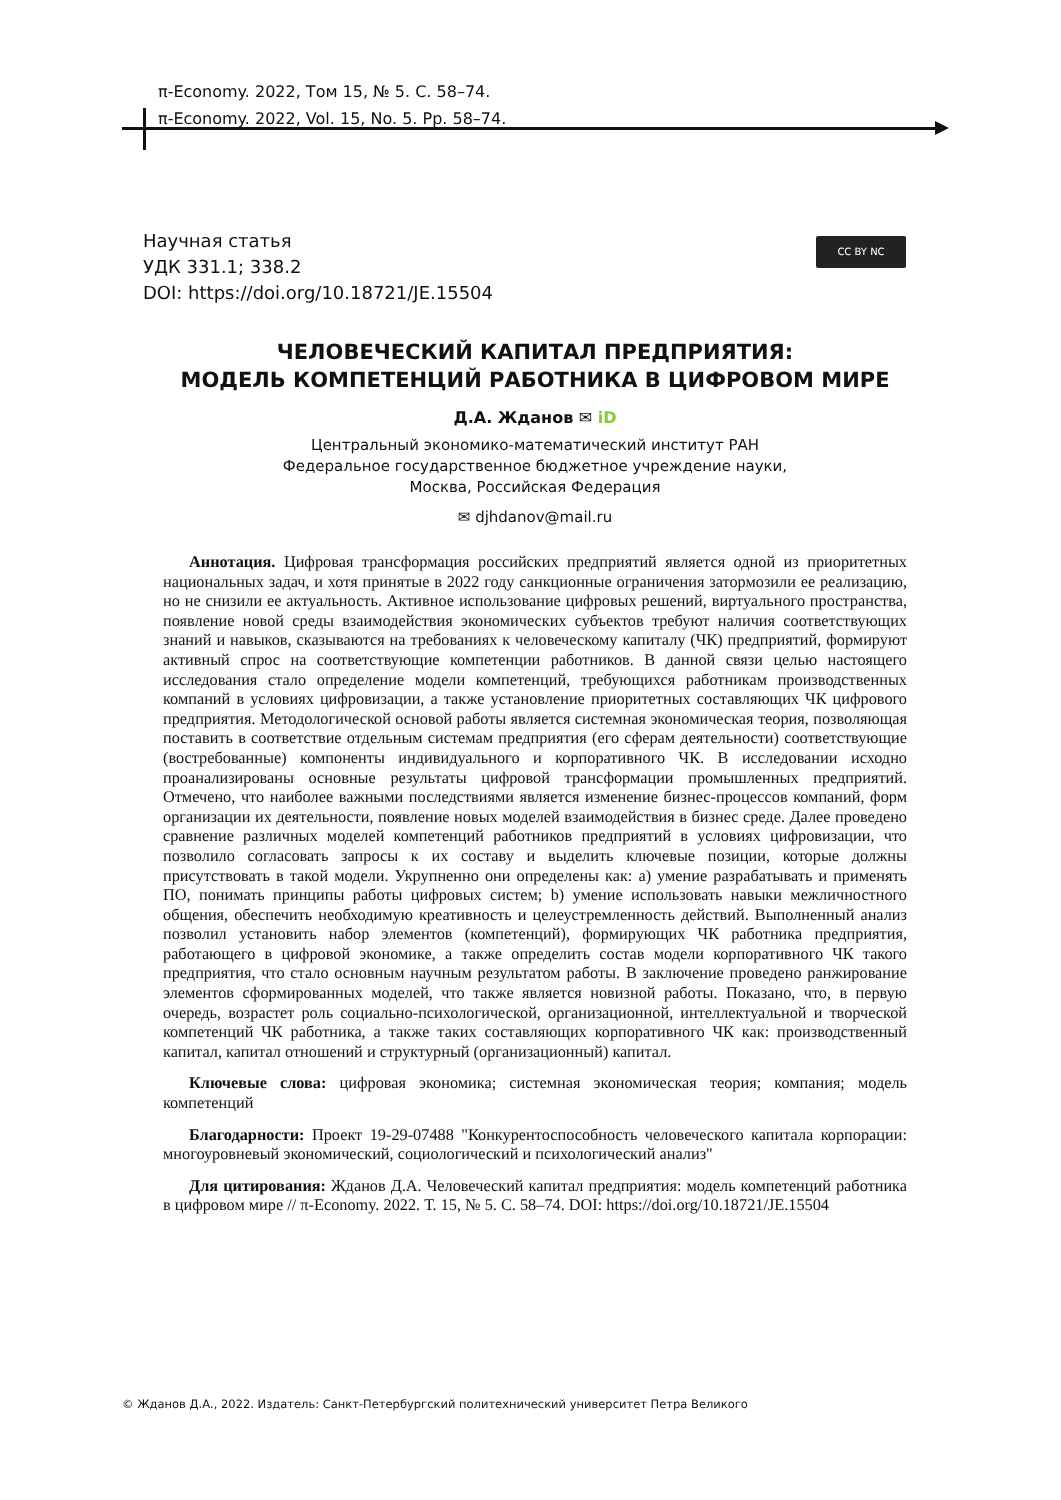π-Economy. 2022, Том 15, № 5. С. 58–74.
π-Economy. 2022, Vol. 15, No. 5. Pp. 58–74.
Научная статья
УДК 331.1; 338.2
DOI: https://doi.org/10.18721/JE.15504
CC BY NC
ЧЕЛОВЕЧЕСКИЙ КАПИТАЛ ПРЕДПРИЯТИЯ:
МОДЕЛЬ КОМПЕТЕНЦИЙ РАБОТНИКА В ЦИФРОВОМ МИРЕ
Д.А. Жданов ✉ iD
Центральный экономико-математический институт РАН
Федеральное государственное бюджетное учреждение науки,
Москва, Российская Федерация
✉ djhdanov@mail.ru
Аннотация. Цифровая трансформация российских предприятий является одной из приоритетных национальных задач, и хотя принятые в 2022 году санкционные ограничения затормозили ее реализацию, но не снизили ее актуальность. Активное использование цифровых решений, виртуального пространства, появление новой среды взаимодействия экономических субъектов требуют наличия соответствующих знаний и навыков, сказываются на требованиях к человеческому капиталу (ЧК) предприятий, формируют активный спрос на соответствующие компетенции работников. В данной связи целью настоящего исследования стало определение модели компетенций, требующихся работникам производственных компаний в условиях цифровизации, а также установление приоритетных составляющих ЧК цифрового предприятия. Методологической основой работы является системная экономическая теория, позволяющая поставить в соответствие отдельным системам предприятия (его сферам деятельности) соответствующие (востребованные) компоненты индивидуального и корпоративного ЧК. В исследовании исходно проанализированы основные результаты цифровой трансформации промышленных предприятий. Отмечено, что наиболее важными последствиями является изменение бизнес-процессов компаний, форм организации их деятельности, появление новых моделей взаимодействия в бизнес среде. Далее проведено сравнение различных моделей компетенций работников предприятий в условиях цифровизации, что позволило согласовать запросы к их составу и выделить ключевые позиции, которые должны присутствовать в такой модели. Укрупненно они определены как: a) умение разрабатывать и применять ПО, понимать принципы работы цифровых систем; b) умение использовать навыки межличностного общения, обеспечить необходимую креативность и целеустремленность действий. Выполненный анализ позволил установить набор элементов (компетенций), формирующих ЧК работника предприятия, работающего в цифровой экономике, а также определить состав модели корпоративного ЧК такого предприятия, что стало основным научным результатом работы. В заключение проведено ранжирование элементов сформированных моделей, что также является новизной работы. Показано, что, в первую очередь, возрастет роль социально-психологической, организационной, интеллектуальной и творческой компетенций ЧК работника, а также таких составляющих корпоративного ЧК как: производственный капитал, капитал отношений и структурный (организационный) капитал.
Ключевые слова: цифровая экономика; системная экономическая теория; компания; модель компетенций
Благодарности: Проект 19-29-07488 "Конкурентоспособность человеческого капитала корпорации: многоуровневый экономический, социологический и психологический анализ"
Для цитирования: Жданов Д.А. Человеческий капитал предприятия: модель компетенций работника в цифровом мире // π-Economy. 2022. Т. 15, № 5. С. 58–74. DOI: https://doi.org/10.18721/JE.15504
© Жданов Д.А., 2022. Издатель: Санкт-Петербургский политехнический университет Петра Великого